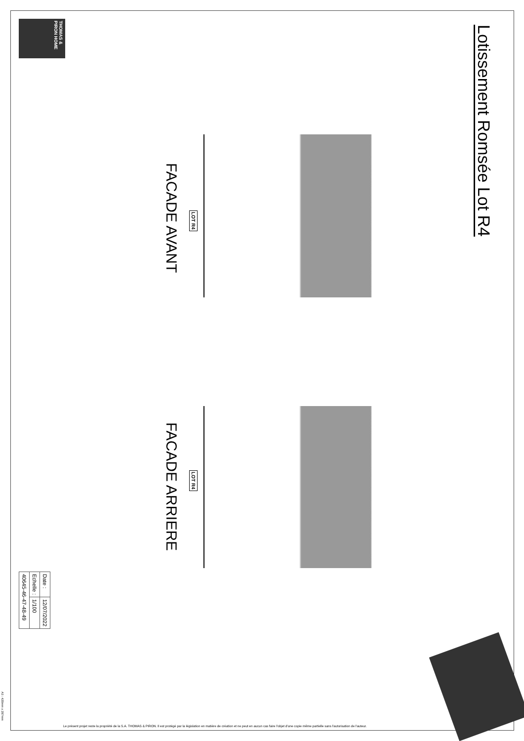THOMAS & PIRON HOME
Lotissement Romsée Lot R4
FACADE AVANT
LOT R4
FACADE ARRIERE
LOT R4
| Date : | 12/07/2022 |
| Echelle : | 1/100 |
| 40645-46-47-48-49 | |
Le présent projet reste la propriété de la S.A. THOMAS & PIRON. Il est protégé par la législation en matière de création et ne peut en aucun cas faire l'objet d'une copie même partielle sans l'autorisation de l'auteur.
A3 : 420mm x 297mm